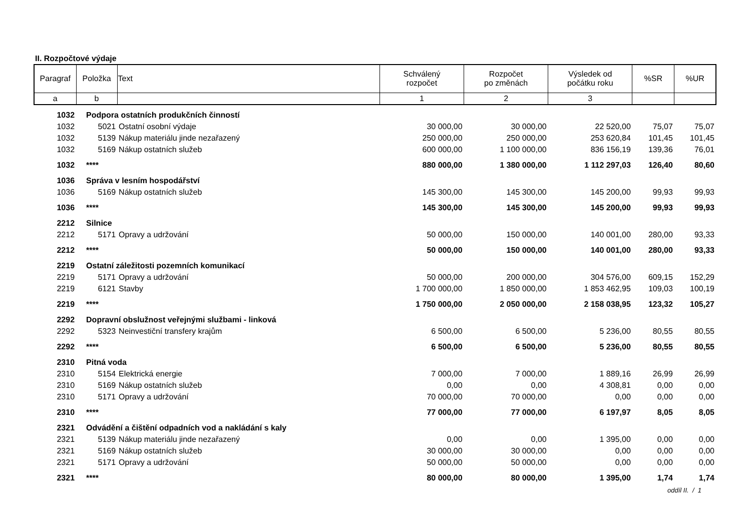II. Rozpočtové výdaje
| Paragraf | Položka | Text | Schválený rozpočet | Rozpočet po změnách | Výsledek od počátku roku | %SR | %UR |
| --- | --- | --- | --- | --- | --- | --- | --- |
| a | b | | 1 | 2 | 3 | | |
| 1032 | Podpora ostatních produkčních činností | | | | | | |
| 1032 | 5021 | Ostatní osobní výdaje | 30 000,00 | 30 000,00 | 22 520,00 | 75,07 | 75,07 |
| 1032 | 5139 | Nákup materiálu jinde nezařazený | 250 000,00 | 250 000,00 | 253 620,84 | 101,45 | 101,45 |
| 1032 | 5169 | Nákup ostatních služeb | 600 000,00 | 1 100 000,00 | 836 156,19 | 139,36 | 76,01 |
| 1032 | **** | | 880 000,00 | 1 380 000,00 | 1 112 297,03 | 126,40 | 80,60 |
| 1036 | Správa v lesním hospodářství | | | | | | |
| 1036 | 5169 | Nákup ostatních služeb | 145 300,00 | 145 300,00 | 145 200,00 | 99,93 | 99,93 |
| 1036 | **** | | 145 300,00 | 145 300,00 | 145 200,00 | 99,93 | 99,93 |
| 2212 | Silnice | | | | | | |
| 2212 | 5171 | Opravy a udržování | 50 000,00 | 150 000,00 | 140 001,00 | 280,00 | 93,33 |
| 2212 | **** | | 50 000,00 | 150 000,00 | 140 001,00 | 280,00 | 93,33 |
| 2219 | Ostatní záležitosti pozemních komunikací | | | | | | |
| 2219 | 5171 | Opravy a udržování | 50 000,00 | 200 000,00 | 304 576,00 | 609,15 | 152,29 |
| 2219 | 6121 | Stavby | 1 700 000,00 | 1 850 000,00 | 1 853 462,95 | 109,03 | 100,19 |
| 2219 | **** | | 1 750 000,00 | 2 050 000,00 | 2 158 038,95 | 123,32 | 105,27 |
| 2292 | Dopravní obslužnost veřejnými službami - linková | | | | | | |
| 2292 | 5323 | Neinvestiční transfery krajům | 6 500,00 | 6 500,00 | 5 236,00 | 80,55 | 80,55 |
| 2292 | **** | | 6 500,00 | 6 500,00 | 5 236,00 | 80,55 | 80,55 |
| 2310 | Pitná voda | | | | | | |
| 2310 | 5154 | Elektrická energie | 7 000,00 | 7 000,00 | 1 889,16 | 26,99 | 26,99 |
| 2310 | 5169 | Nákup ostatních služeb | 0,00 | 0,00 | 4 308,81 | 0,00 | 0,00 |
| 2310 | 5171 | Opravy a udržování | 70 000,00 | 70 000,00 | 0,00 | 0,00 | 0,00 |
| 2310 | **** | | 77 000,00 | 77 000,00 | 6 197,97 | 8,05 | 8,05 |
| 2321 | Odvádění a čištění odpadních vod a nakládání s kaly | | | | | | |
| 2321 | 5139 | Nákup materiálu jinde nezařazený | 0,00 | 0,00 | 1 395,00 | 0,00 | 0,00 |
| 2321 | 5169 | Nákup ostatních služeb | 30 000,00 | 30 000,00 | 0,00 | 0,00 | 0,00 |
| 2321 | 5171 | Opravy a udržování | 50 000,00 | 50 000,00 | 0,00 | 0,00 | 0,00 |
| 2321 | **** | | 80 000,00 | 80 000,00 | 1 395,00 | 1,74 | 1,74 |
oddíl II. / 1